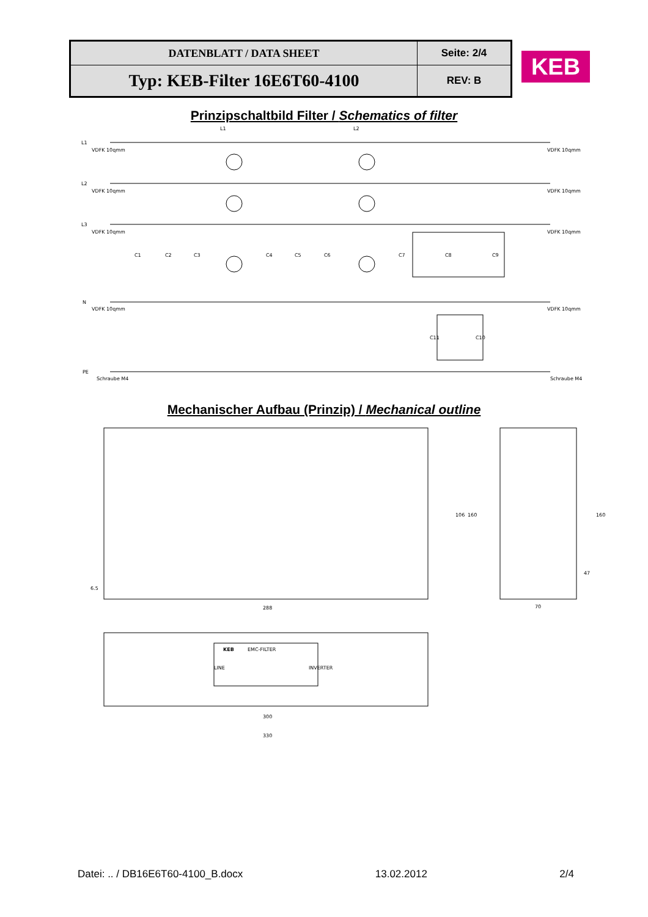| DATENBLATT / DATA SHEET | Seite: 2/4 |
| Typ: KEB-Filter 16E6T60-4100 | REV: B |
KEB
Prinzipschaltbild Filter / Schematics of filter
L1
L2
L3
N
PE
VDFK 10qmm
VDFK 10qmm
VDFK 10qmm
VDFK 10qmm
Schraube M4
L1
L2
VDFK 10qmm
VDFK 10qmm
VDFK 10qmm
VDFK 10qmm
Schraube M4
C1
C2
C3
C4
C5
C6
C7
C8
C9
C11
C10
Mechanischer Aufbau (Prinzip) / Mechanical outline
288
70
106
160
160
47
6.5
KEB
EMC-FILTER
LINE
INVERTER
300
330
Datei: .. / DB16E6T60-4100_B.docx 13.02.2012 2/4